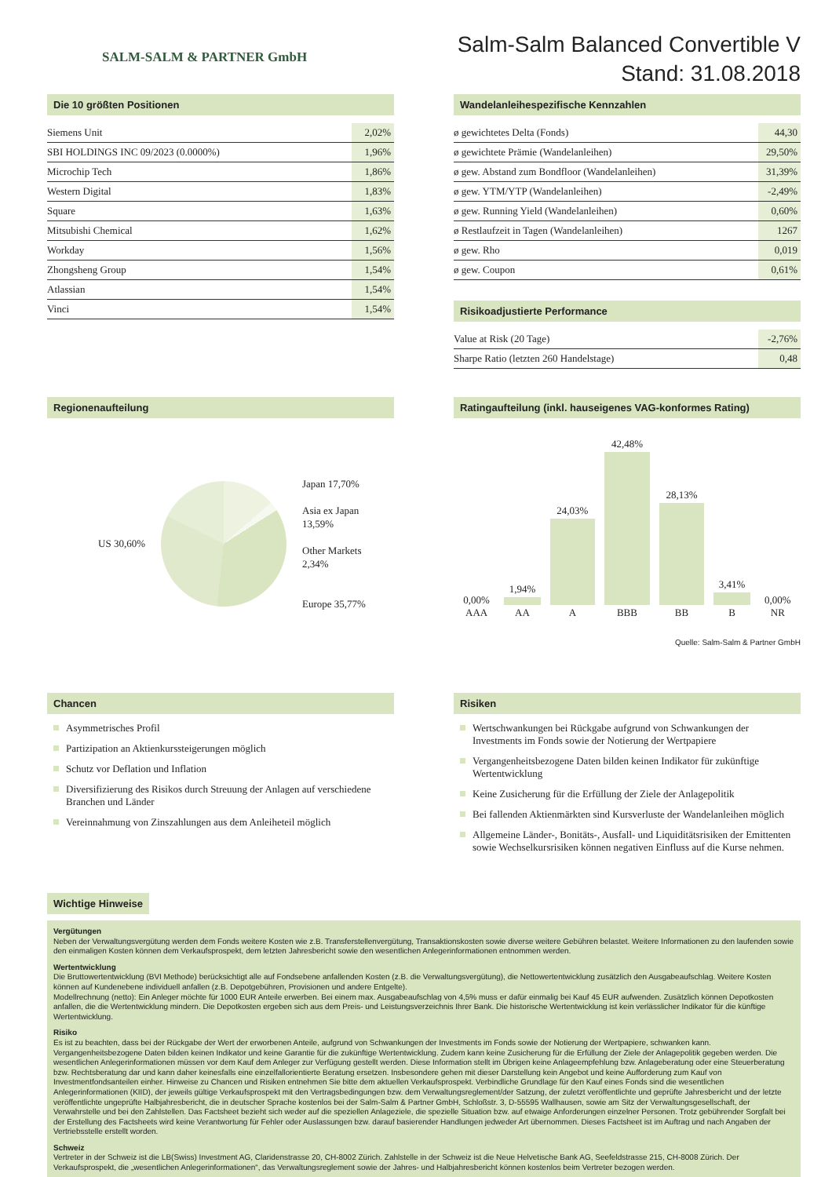SALM-SALM & PARTNER GmbH
Salm-Salm Balanced Convertible V
Stand: 31.08.2018
Die 10 größten Positionen
| Siemens Unit | 2,02% |
| SBI HOLDINGS INC 09/2023 (0.0000%) | 1,96% |
| Microchip Tech | 1,86% |
| Western Digital | 1,83% |
| Square | 1,63% |
| Mitsubishi Chemical | 1,62% |
| Workday | 1,56% |
| Zhongsheng Group | 1,54% |
| Atlassian | 1,54% |
| Vinci | 1,54% |
Wandelanleihespezifische Kennzahlen
| ø gewichtetes Delta (Fonds) | 44,30 |
| ø gewichtete Prämie (Wandelanleihen) | 29,50% |
| ø gew. Abstand zum Bondfloor (Wandelanleihen) | 31,39% |
| ø gew. YTM/YTP (Wandelanleihen) | -2,49% |
| ø gew. Running Yield (Wandelanleihen) | 0,60% |
| ø Restlaufzeit in Tagen (Wandelanleihen) | 1267 |
| ø gew. Rho | 0,019 |
| ø gew. Coupon | 0,61% |
Risikoadjustierte Performance
| Value at Risk (20 Tage) | -2,76% |
| Sharpe Ratio (letzten 260 Handelstage) | 0,48 |
Regionenaufteilung
US 30,60%
Japan 17,70%
Asia ex Japan
13,59%
Other Markets
2,34%
Europe 35,77%
Ratingaufteilung (inkl. hauseigenes VAG-konformes Rating)
| 0,00% AAA | 1,94% AA | 24,03% A | 42,48% BBB | 28,13% BB | 3,41% B | 0,00% NR |
Quelle: Salm-Salm & Partner GmbH
Chancen
Asymmetrisches Profil
Partizipation an Aktienkurssteigerungen möglich
Schutz vor Deflation und Inflation
Diversifizierung des Risikos durch Streuung der Anlagen auf verschiedene Branchen und Länder
Vereinnahmung von Zinszahlungen aus dem Anleiheteil möglich
Risiken
Wertschwankungen bei Rückgabe aufgrund von Schwankungen der Investments im Fonds sowie der Notierung der Wertpapiere
Vergangenheitsbezogene Daten bilden keinen Indikator für zukünftige Wertentwicklung
Keine Zusicherung für die Erfüllung der Ziele der Anlagepolitik
Bei fallenden Aktienmärkten sind Kursverluste der Wandelanleihen möglich
Allgemeine Länder-, Bonitäts-, Ausfall- und Liquiditätsrisiken der Emittenten sowie Wechselkursrisiken können negativen Einfluss auf die Kurse nehmen.
Wichtige Hinweise
Vergütungen
Neben der Verwaltungsvergütung werden dem Fonds weitere Kosten wie z.B. Transferstellenvergütung, Transaktionskosten sowie diverse weitere Gebühren belastet. Weitere Informationen zu den laufenden sowie den einmaligen Kosten können dem Verkaufsprospekt, dem letzten Jahresbericht sowie den wesentlichen Anlegerinformationen entnommen werden.
Wertentwicklung
Die Bruttowertentwicklung (BVI Methode) berücksichtigt alle auf Fondsebene anfallenden Kosten (z.B. die Verwaltungsvergütung), die Nettowertentwicklung zusätzlich den Ausgabeaufschlag. Weitere Kosten können auf Kundenebene individuell anfallen (z.B. Depotgebühren, Provisionen und andere Entgelte).
Modellrechnung (netto): Ein Anleger möchte für 1000 EUR Anteile erwerben. Bei einem max. Ausgabeaufschlag von 4,5% muss er dafür einmalig bei Kauf 45 EUR aufwenden. Zusätzlich können Depotkosten anfallen, die die Wertentwicklung mindern. Die Depotkosten ergeben sich aus dem Preis- und Leistungsverzeichnis Ihrer Bank. Die historische Wertentwicklung ist kein verlässlicher Indikator für die künftige Wertentwicklung.
Risiko
Es ist zu beachten, dass bei der Rückgabe der Wert der erworbenen Anteile, aufgrund von Schwankungen der Investments im Fonds sowie der Notierung der Wertpapiere, schwanken kann. Vergangenheitsbezogene Daten bilden keinen Indikator und keine Garantie für die zukünftige Wertentwicklung. Zudem kann keine Zusicherung für die Erfüllung der Ziele der Anlagepolitik gegeben werden. Die wesentlichen Anlegerinformationen müssen vor dem Kauf dem Anleger zur Verfügung gestellt werden. Diese Information stellt im Übrigen keine Anlageempfehlung bzw. Anlageberatung oder eine Steuerberatung bzw. Rechtsberatung dar und kann daher keinesfalls eine einzelfallorientierte Beratung ersetzen. Insbesondere gehen mit dieser Darstellung kein Angebot und keine Aufforderung zum Kauf von Investmentfondsanteilen einher. Hinweise zu Chancen und Risiken entnehmen Sie bitte dem aktuellen Verkaufsprospekt. Verbindliche Grundlage für den Kauf eines Fonds sind die wesentlichen Anlegerinformationen (KIID), der jeweils gültige Verkaufsprospekt mit den Vertragsbedingungen bzw. dem Verwaltungsreglement/der Satzung, der zuletzt veröffentlichte und geprüfte Jahresbericht und der letzte veröffentlichte ungeprüfte Halbjahresbericht, die in deutscher Sprache kostenlos bei der Salm-Salm & Partner GmbH, Schloßstr. 3, D-55595 Wallhausen, sowie am Sitz der Verwaltungsgesellschaft, der Verwahrstelle und bei den Zahlstellen. Das Factsheet bezieht sich weder auf die speziellen Anlageziele, die spezielle Situation bzw. auf etwaige Anforderungen einzelner Personen. Trotz gebührender Sorgfalt bei der Erstellung des Factsheets wird keine Verantwortung für Fehler oder Auslassungen bzw. darauf basierender Handlungen jedweder Art übernommen. Dieses Factsheet ist im Auftrag und nach Angaben der Vertriebsstelle erstellt worden.
Schweiz
Vertreter in der Schweiz ist die LB(Swiss) Investment AG, Claridenstrasse 20, CH-8002 Zürich. Zahlstelle in der Schweiz ist die Neue Helvetische Bank AG, Seefeldstrasse 215, CH-8008 Zürich. Der Verkaufsprospekt, die „wesentlichen Anlegerinformationen“, das Verwaltungsreglement sowie der Jahres- und Halbjahresbericht können kostenlos beim Vertreter bezogen werden.